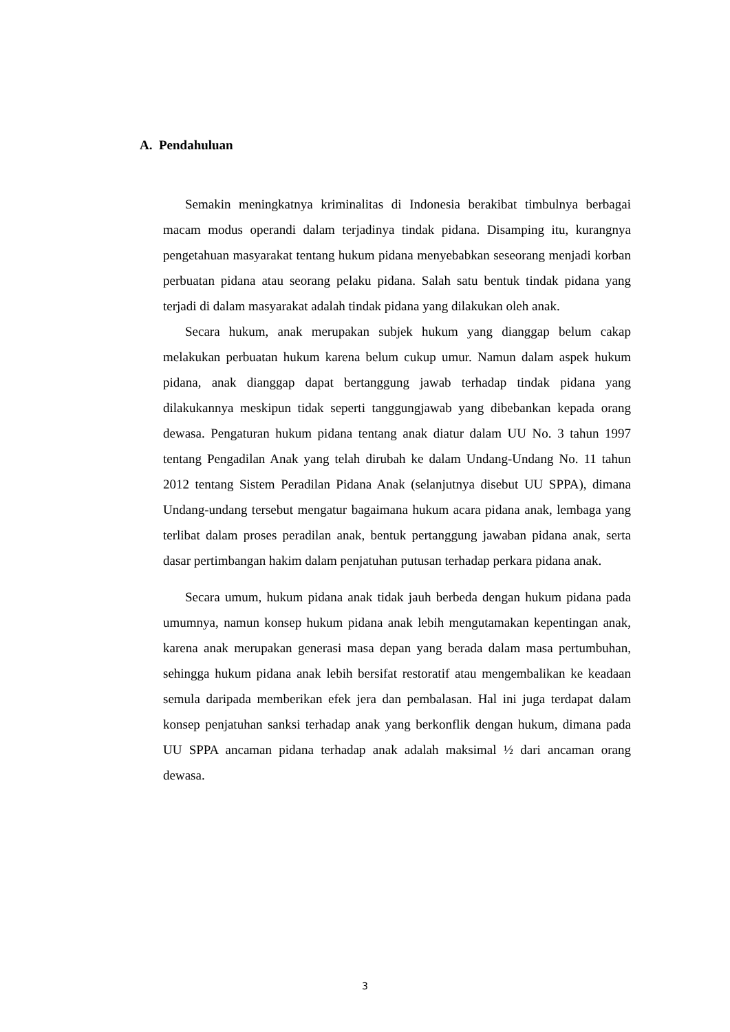A. Pendahuluan
Semakin meningkatnya kriminalitas di Indonesia berakibat timbulnya berbagai macam modus operandi dalam terjadinya tindak pidana. Disamping itu, kurangnya pengetahuan masyarakat tentang hukum pidana menyebabkan seseorang menjadi korban perbuatan pidana atau seorang pelaku pidana. Salah satu bentuk tindak pidana yang terjadi di dalam masyarakat adalah tindak pidana yang dilakukan oleh anak.
Secara hukum, anak merupakan subjek hukum yang dianggap belum cakap melakukan perbuatan hukum karena belum cukup umur. Namun dalam aspek hukum pidana, anak dianggap dapat bertanggung jawab terhadap tindak pidana yang dilakukannya meskipun tidak seperti tanggungjawab yang dibebankan kepada orang dewasa. Pengaturan hukum pidana tentang anak diatur dalam UU No. 3 tahun 1997 tentang Pengadilan Anak yang telah dirubah ke dalam Undang-Undang No. 11 tahun 2012 tentang Sistem Peradilan Pidana Anak (selanjutnya disebut UU SPPA), dimana Undang-undang tersebut mengatur bagaimana hukum acara pidana anak, lembaga yang terlibat dalam proses peradilan anak, bentuk pertanggung jawaban pidana anak, serta dasar pertimbangan hakim dalam penjatuhan putusan terhadap perkara pidana anak.
Secara umum, hukum pidana anak tidak jauh berbeda dengan hukum pidana pada umumnya, namun konsep hukum pidana anak lebih mengutamakan kepentingan anak, karena anak merupakan generasi masa depan yang berada dalam masa pertumbuhan, sehingga hukum pidana anak lebih bersifat restoratif atau mengembalikan ke keadaan semula daripada memberikan efek jera dan pembalasan. Hal ini juga terdapat dalam konsep penjatuhan sanksi terhadap anak yang berkonflik dengan hukum, dimana pada UU SPPA ancaman pidana terhadap anak adalah maksimal ½ dari ancaman orang dewasa.
3